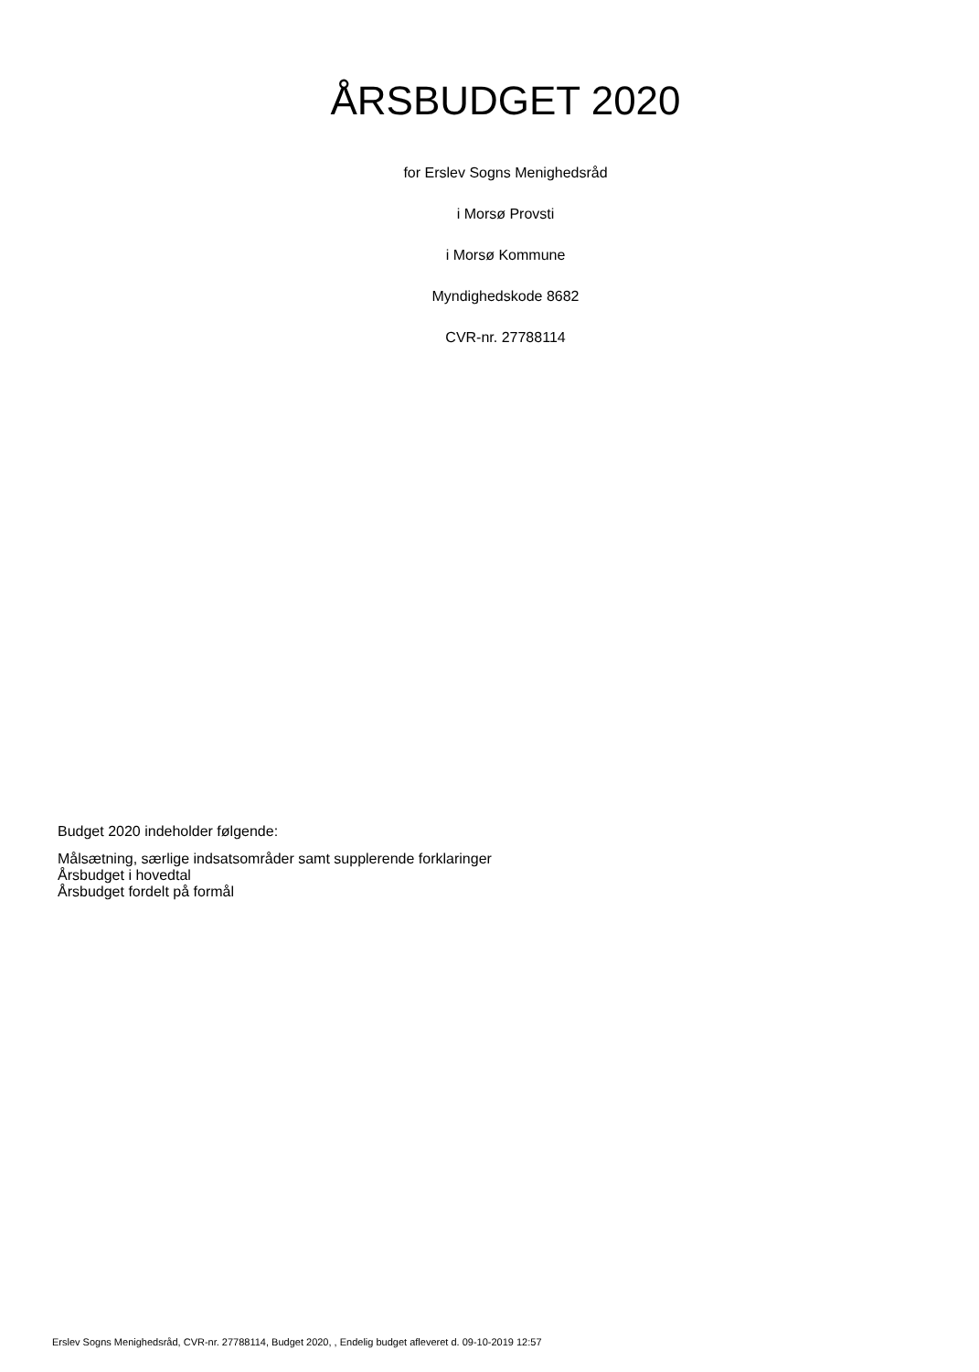ÅRSBUDGET 2020
for Erslev Sogns Menighedsråd
i Morsø Provsti
i Morsø Kommune
Myndighedskode 8682
CVR-nr. 27788114
Budget 2020 indeholder følgende:
Målsætning, særlige indsatsområder samt supplerende forklaringer
Årsbudget i hovedtal
Årsbudget fordelt på formål
Erslev Sogns Menighedsråd, CVR-nr. 27788114, Budget 2020, , Endelig budget afleveret d. 09-10-2019 12:57